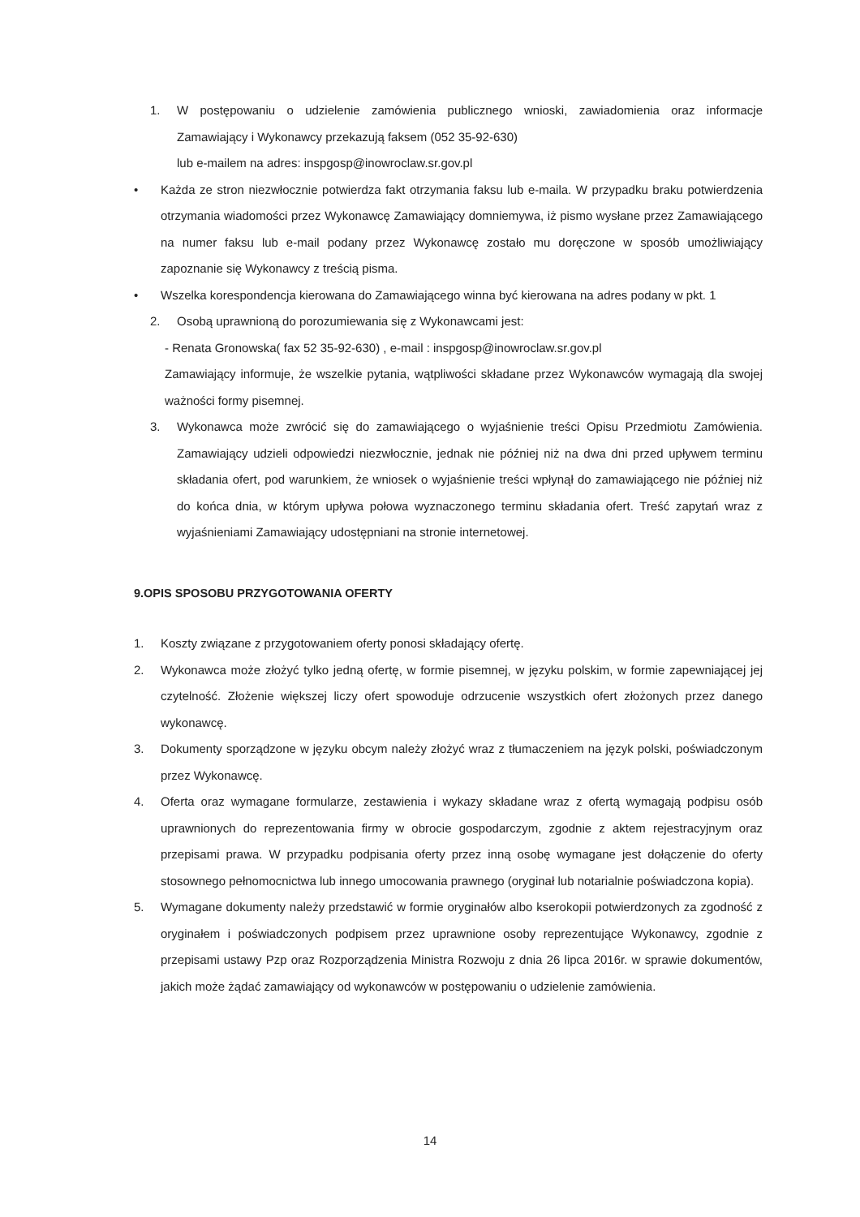1. W postępowaniu o udzielenie zamówienia publicznego wnioski, zawiadomienia oraz informacje Zamawiający i Wykonawcy przekazują faksem (052 35-92-630)
lub e-mailem na adres: inspgosp@inowroclaw.sr.gov.pl
• Każda ze stron niezwłocznie potwierdza fakt otrzymania faksu lub e-maila. W przypadku braku potwierdzenia otrzymania wiadomości przez Wykonawcę Zamawiający domniemywa, iż pismo wysłane przez Zamawiającego na numer faksu lub e-mail podany przez Wykonawcę zostało mu doręczone w sposób umożliwiający zapoznanie się Wykonawcy z treścią pisma.
• Wszelka korespondencja kierowana do Zamawiającego winna być kierowana na adres podany w pkt. 1
2. Osobą uprawnioną do porozumiewania się z Wykonawcami jest:
- Renata Gronowska( fax 52 35-92-630) , e-mail : inspgosp@inowroclaw.sr.gov.pl
Zamawiający informuje, że wszelkie pytania, wątpliwości składane przez Wykonawców wymagają dla swojej ważności formy pisemnej.
3. Wykonawca może zwrócić się do zamawiającego o wyjaśnienie treści Opisu Przedmiotu Zamówienia. Zamawiający udzieli odpowiedzi niezwłocznie, jednak nie później niż na dwa dni przed upływem terminu składania ofert, pod warunkiem, że wniosek o wyjaśnienie treści wpłynął do zamawiającego nie później niż do końca dnia, w którym upływa połowa wyznaczonego terminu składania ofert. Treść zapytań wraz z wyjaśnieniami Zamawiający udostępniani na stronie internetowej.
9.OPIS SPOSOBU PRZYGOTOWANIA OFERTY
1. Koszty związane z przygotowaniem oferty ponosi składający ofertę.
2. Wykonawca może złożyć tylko jedną ofertę, w formie pisemnej, w języku polskim, w formie zapewniającej jej czytelność. Złożenie większej liczy ofert spowoduje odrzucenie wszystkich ofert złożonych przez danego wykonawcę.
3. Dokumenty sporządzone w języku obcym należy złożyć wraz z tłumaczeniem na język polski, poświadczonym przez Wykonawcę.
4. Oferta oraz wymagane formularze, zestawienia i wykazy składane wraz z ofertą wymagają podpisu osób uprawnionych do reprezentowania firmy w obrocie gospodarczym, zgodnie z aktem rejestracyjnym oraz przepisami prawa. W przypadku podpisania oferty przez inną osobę wymagane jest dołączenie do oferty stosownego pełnomocnictwa lub innego umocowania prawnego (oryginał lub notarialnie poświadczona kopia).
5. Wymagane dokumenty należy przedstawić w formie oryginałów albo kserokopii potwierdzonych za zgodność z oryginałem i poświadczonych podpisem przez uprawnione osoby reprezentujące Wykonawcy, zgodnie z przepisami ustawy Pzp oraz Rozporządzenia Ministra Rozwoju z dnia 26 lipca 2016r. w sprawie dokumentów, jakich może żądać zamawiający od wykonawców w postępowaniu o udzielenie zamówienia.
14